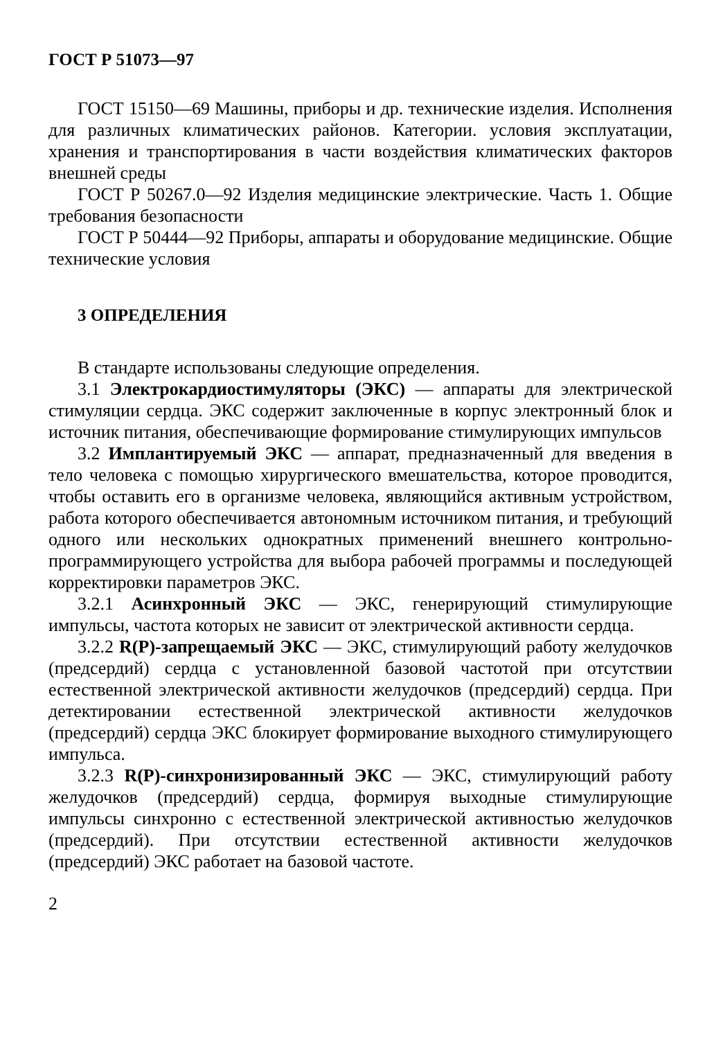ГОСТ Р 51073—97
ГОСТ 15150—69 Машины, приборы и др. технические изделия. Исполнения для различных климатических районов. Категории. условия эксплуатации, хранения и транспортирования в части воздействия климатических факторов внешней среды
ГОСТ Р 50267.0—92 Изделия медицинские электрические. Часть 1. Общие требования безопасности
ГОСТ Р 50444—92 Приборы, аппараты и оборудование медицинские. Общие технические условия
3 ОПРЕДЕЛЕНИЯ
В стандарте использованы следующие определения.
3.1 Электрокардиостимуляторы (ЭКС) — аппараты для электрической стимуляции сердца. ЭКС содержит заключенные в корпус электронный блок и источник питания, обеспечивающие формирование стимулирующих импульсов
3.2 Имплантируемый ЭКС — аппарат, предназначенный для введения в тело человека с помощью хирургического вмешательства, которое проводится, чтобы оставить его в организме человека, являющийся активным устройством, работа которого обеспечивается автономным источником питания, и требующий одного или нескольких однократных применений внешнего контрольно-программирующего устройства для выбора рабочей программы и последующей корректировки параметров ЭКС.
3.2.1 Асинхронный ЭКС — ЭКС, генерирующий стимулирующие импульсы, частота которых не зависит от электрической активности сердца.
3.2.2 R(P)-запрещаемый ЭКС — ЭКС, стимулирующий работу желудочков (предсердий) сердца с установленной базовой частотой при отсутствии естественной электрической активности желудочков (предсердий) сердца. При детектировании естественной электрической активности желудочков (предсердий) сердца ЭКС блокирует формирование выходного стимулирующего импульса.
3.2.3 R(P)-синхронизированный ЭКС — ЭКС, стимулирующий работу желудочков (предсердий) сердца, формируя выходные стимулирующие импульсы синхронно с естественной электрической активностью желудочков (предсердий). При отсутствии естественной активности желудочков (предсердий) ЭКС работает на базовой частоте.
2